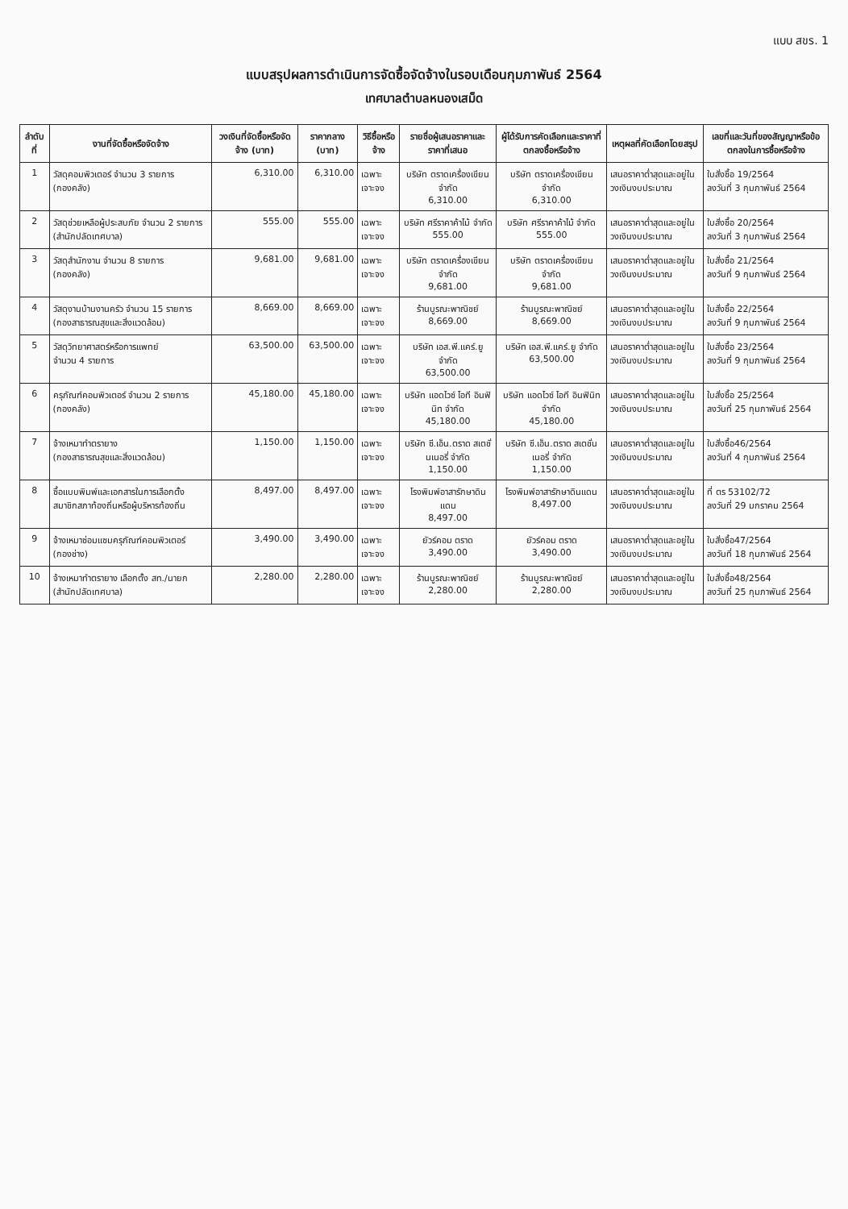แบบ สขร. 1
แบบสรุปผลการดำเนินการจัดซื้อจัดจ้างในรอบเดือนกุมภาพันธ์ 2564
เทศบาลตำบลหนองเสม็ด
| ลำดับที่ | งานที่จัดซื้อหรือจัดจ้าง | วงเงินที่จัดซื้อหรือจัดจ้าง (บาท) | ราคากลาง (บาท) | วิธีซื้อหรือจ้าง | รายชื่อผู้เสนอราคาและราคาที่เสนอ | ผู้ได้รับการคัดเลือกและราคาที่ตกลงซื้อหรือจ้าง | เหตุผลที่คัดเลือกโดยสรุป | เลขที่และวันที่ของสัญญาหรือข้อตกลงในการซื้อหรือจ้าง |
| --- | --- | --- | --- | --- | --- | --- | --- | --- |
| 1 | วัสดุคอมพิวเตอร์ จำนวน 3 รายการ (กองคลัง) | 6,310.00 | 6,310.00 | เฉพาะเจาะจง | บริษัท ตราดเครื่องเขียน จำกัด 6,310.00 | บริษัท ตราดเครื่องเขียน จำกัด 6,310.00 | เสนอราคาต่ำสุดและอยู่ในวงเงินงบประมาณ | ใบสั่งซื้อ 19/2564 ลงวันที่ 3 กุมภาพันธ์ 2564 |
| 2 | วัสดุช่วยเหลือผู้ประสบภัย จำนวน 2 รายการ (สำนักปลัดเทศบาล) | 555.00 | 555.00 | เฉพาะเจาะจง | บริษัท ศรีราคาค้าไม้ จำกัด 555.00 | บริษัท ศรีราคาค้าไม้ จำกัด 555.00 | เสนอราคาต่ำสุดและอยู่ในวงเงินงบประมาณ | ใบสั่งซื้อ 20/2564 ลงวันที่ 3 กุมภาพันธ์ 2564 |
| 3 | วัสดุสำนักงาน จำนวน 8 รายการ (กองคลัง) | 9,681.00 | 9,681.00 | เฉพาะเจาะจง | บริษัท ตราดเครื่องเขียน จำกัด 9,681.00 | บริษัท ตราดเครื่องเขียน จำกัด 9,681.00 | เสนอราคาต่ำสุดและอยู่ในวงเงินงบประมาณ | ใบสั่งซื้อ 21/2564 ลงวันที่ 9 กุมภาพันธ์ 2564 |
| 4 | วัสดุงานบ้านงานครัว จำนวน 15 รายการ (กองสาธารณสุขและสิ่งแวดล้อม) | 8,669.00 | 8,669.00 | เฉพาะเจาะจง | ร้านบูรณะพาณิชย์ 8,669.00 | ร้านบูรณะพาณิชย์ 8,669.00 | เสนอราคาต่ำสุดและอยู่ในวงเงินงบประมาณ | ใบสั่งซื้อ 22/2564 ลงวันที่ 9 กุมภาพันธ์ 2564 |
| 5 | วัสดุวิทยาศาสตร์หรือการแพทย์ จำนวน 4 รายการ | 63,500.00 | 63,500.00 | เฉพาะเจาะจง | บริษัท เอส.พี.แคร์.ยู จำกัด 63,500.00 | บริษัท เอส.พี.แคร์.ยู จำกัด 63,500.00 | เสนอราคาต่ำสุดและอยู่ในวงเงินงบประมาณ | ใบสั่งซื้อ 23/2564 ลงวันที่ 9 กุมภาพันธ์ 2564 |
| 6 | ครุภัณฑ์คอมพิวเตอร์ จำนวน 2 รายการ (กองคลัง) | 45,180.00 | 45,180.00 | เฉพาะเจาะจง | บริษัท แอดไวซ์ ไอที อินฟินิท จำกัด 45,180.00 | บริษัท แอดไวซ์ ไอที อินฟินิท จำกัด 45,180.00 | เสนอราคาต่ำสุดและอยู่ในวงเงินงบประมาณ | ใบสั่งซื้อ 25/2564 ลงวันที่ 25 กุมภาพันธ์ 2564 |
| 7 | จ้างเหมาทำตรายาง (กองสาธารณสุขและสิ่งแวดล้อม) | 1,150.00 | 1,150.00 | เฉพาะเจาะจง | บริษัท ซี.เอ็น.ตราด สเตชั่นเนอรี่ จำกัด 1,150.00 | บริษัท ซี.เอ็น.ตราด สเตชั่นเนอรี่ จำกัด 1,150.00 | เสนอราคาต่ำสุดและอยู่ในวงเงินงบประมาณ | ใบสั่งซื้อ46/2564 ลงวันที่ 4 กุมภาพันธ์ 2564 |
| 8 | ซื้อแบบพิมพ์และเอกสารในการเลือกตั้งสมาชิกสภาท้องถิ่นหรือผู้บริหารท้องถิ่น | 8,497.00 | 8,497.00 | เฉพาะเจาะจง | โรงพิมพ์อาสารักษาดินแดน 8,497.00 | โรงพิมพ์อาสารักษาดินแดน 8,497.00 | เสนอราคาต่ำสุดและอยู่ในวงเงินงบประมาณ | ที่ ตร 53102/72 ลงวันที่ 29 มกราคม 2564 |
| 9 | จ้างเหมาซ่อมแซมครุภัณฑ์คอมพิวเตอร์ (กองช่าง) | 3,490.00 | 3,490.00 | เฉพาะเจาะจง | ยัวร์คอม ตราด 3,490.00 | ยัวร์คอม ตราด 3,490.00 | เสนอราคาต่ำสุดและอยู่ในวงเงินงบประมาณ | ใบสั่งซื้อ47/2564 ลงวันที่ 18 กุมภาพันธ์ 2564 |
| 10 | จ้างเหมาทำตรายาง เลือกตั้ง สท./นายก (สำนักปลัดเทศบาล) | 2,280.00 | 2,280.00 | เฉพาะเจาะจง | ร้านบูรณะพาณิชย์ 2,280.00 | ร้านบูรณะพาณิชย์ 2,280.00 | เสนอราคาต่ำสุดและอยู่ในวงเงินงบประมาณ | ใบสั่งซื้อ48/2564 ลงวันที่ 25 กุมภาพันธ์ 2564 |